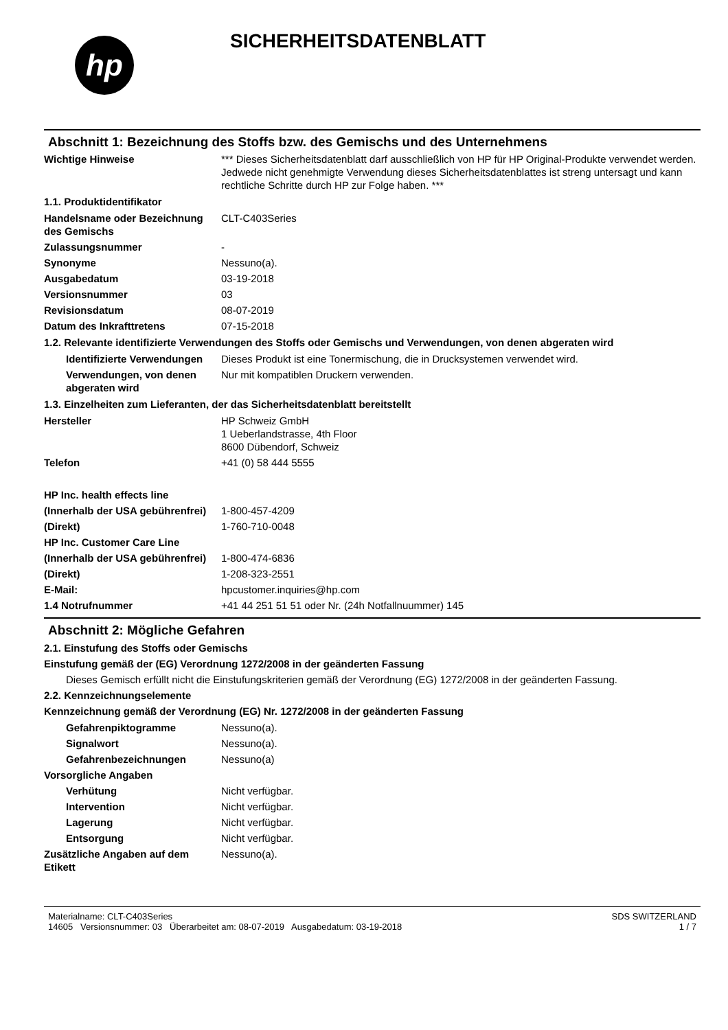hp
SICHERHEITSDATENBLATT
Abschnitt 1: Bezeichnung des Stoffs bzw. des Gemischs und des Unternehmens
Wichtige Hinweise *** Dieses Sicherheitsdatenblatt darf ausschließlich von HP für HP Original-Produkte verwendet werden. Jedwede nicht genehmigte Verwendung dieses Sicherheitsdatenblattes ist streng untersagt und kann rechtliche Schritte durch HP zur Folge haben. ***
1.1. Produktidentifikator
Handelsname oder Bezeichnung des Gemischs
CLT-C403Series
Zulassungsnummer -
Synonyme Nessuno(a).
Ausgabedatum 03-19-2018
Versionsnummer 03
Revisionsdatum 08-07-2019
Datum des Inkrafttretens 07-15-2018
1.2. Relevante identifizierte Verwendungen des Stoffs oder Gemischs und Verwendungen, von denen abgeraten wird
Identifizierte Verwendungen
Dieses Produkt ist eine Tonermischung, die in Drucksystemen verwendet wird.
Verwendungen, von denen abgeraten wird
Nur mit kompatiblen Druckern verwenden.
1.3. Einzelheiten zum Lieferanten, der das Sicherheitsdatenblatt bereitstellt
Hersteller HP Schweiz GmbH
1 Ueberlandstrasse, 4th Floor
8600 Dübendorf, Schweiz
Telefon +41 (0) 58 444 5555
HP Inc. health effects line
(Innerhalb der USA gebührenfrei)
1-800-457-4209
(Direkt) 1-760-710-0048
HP Inc. Customer Care Line
(Innerhalb der USA gebührenfrei)
1-800-474-6836
(Direkt) 1-208-323-2551
E-Mail: hpcustomer.inquiries@hp.com
1.4 Notrufnummer +41 44 251 51 51 oder Nr. (24h Notfallnuummer) 145
Abschnitt 2: Mögliche Gefahren
2.1. Einstufung des Stoffs oder Gemischs
Einstufung gemäß der (EG) Verordnung 1272/2008 in der geänderten Fassung
Dieses Gemisch erfüllt nicht die Einstufungskriterien gemäß der Verordnung (EG) 1272/2008 in der geänderten Fassung.
2.2. Kennzeichnungselemente
Kennzeichnung gemäß der Verordnung (EG) Nr. 1272/2008 in der geänderten Fassung
Gefahrenpiktogramme Nessuno(a).
Signalwort Nessuno(a).
Gefahrenbezeichnungen Nessuno(a)
Vorsorgliche Angaben
Verhütung Nicht verfügbar.
Intervention Nicht verfügbar.
Lagerung Nicht verfügbar.
Entsorgung Nicht verfügbar.
Zusätzliche Angaben auf dem Etikett
Nessuno(a).
Materialname: CLT-C403Series
14605 Versionsnummer: 03 Überarbeitet am: 08-07-2019 Ausgabedatum: 03-19-2018
SDS SWITZERLAND
1 / 7